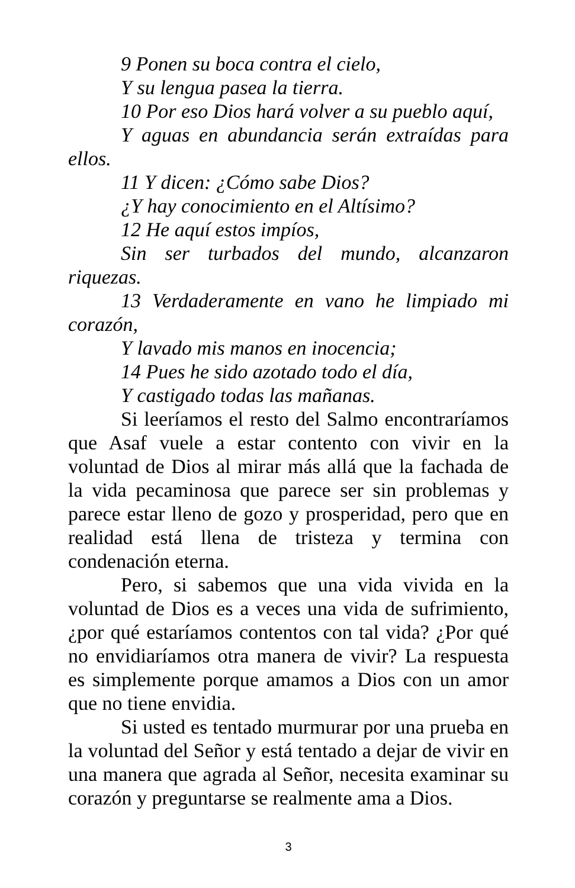9 Ponen su boca contra el cielo,
Y su lengua pasea la tierra.
10 Por eso Dios hará volver a su pueblo aquí,
Y aguas en abundancia serán extraídas para ellos.
11 Y dicen: ¿Cómo sabe Dios?
¿Y hay conocimiento en el Altísimo?
12 He aquí estos impíos,
Sin ser turbados del mundo, alcanzaron riquezas.
13 Verdaderamente en vano he limpiado mi corazón,
Y lavado mis manos en inocencia;
14 Pues he sido azotado todo el día,
Y castigado todas las mañanas.
Si leeríamos el resto del Salmo encontraríamos que Asaf vuele a estar contento con vivir en la voluntad de Dios al mirar más allá que la fachada de la vida pecaminosa que parece ser sin problemas y parece estar lleno de gozo y prosperidad, pero que en realidad está llena de tristeza y termina con condenación eterna.
Pero, si sabemos que una vida vivida en la voluntad de Dios es a veces una vida de sufrimiento, ¿por qué estaríamos contentos con tal vida? ¿Por qué no envidiaríamos otra manera de vivir? La respuesta es simplemente porque amamos a Dios con un amor que no tiene envidia.
Si usted es tentado murmurar por una prueba en la voluntad del Señor y está tentado a dejar de vivir en una manera que agrada al Señor, necesita examinar su corazón y preguntarse se realmente ama a Dios.
3